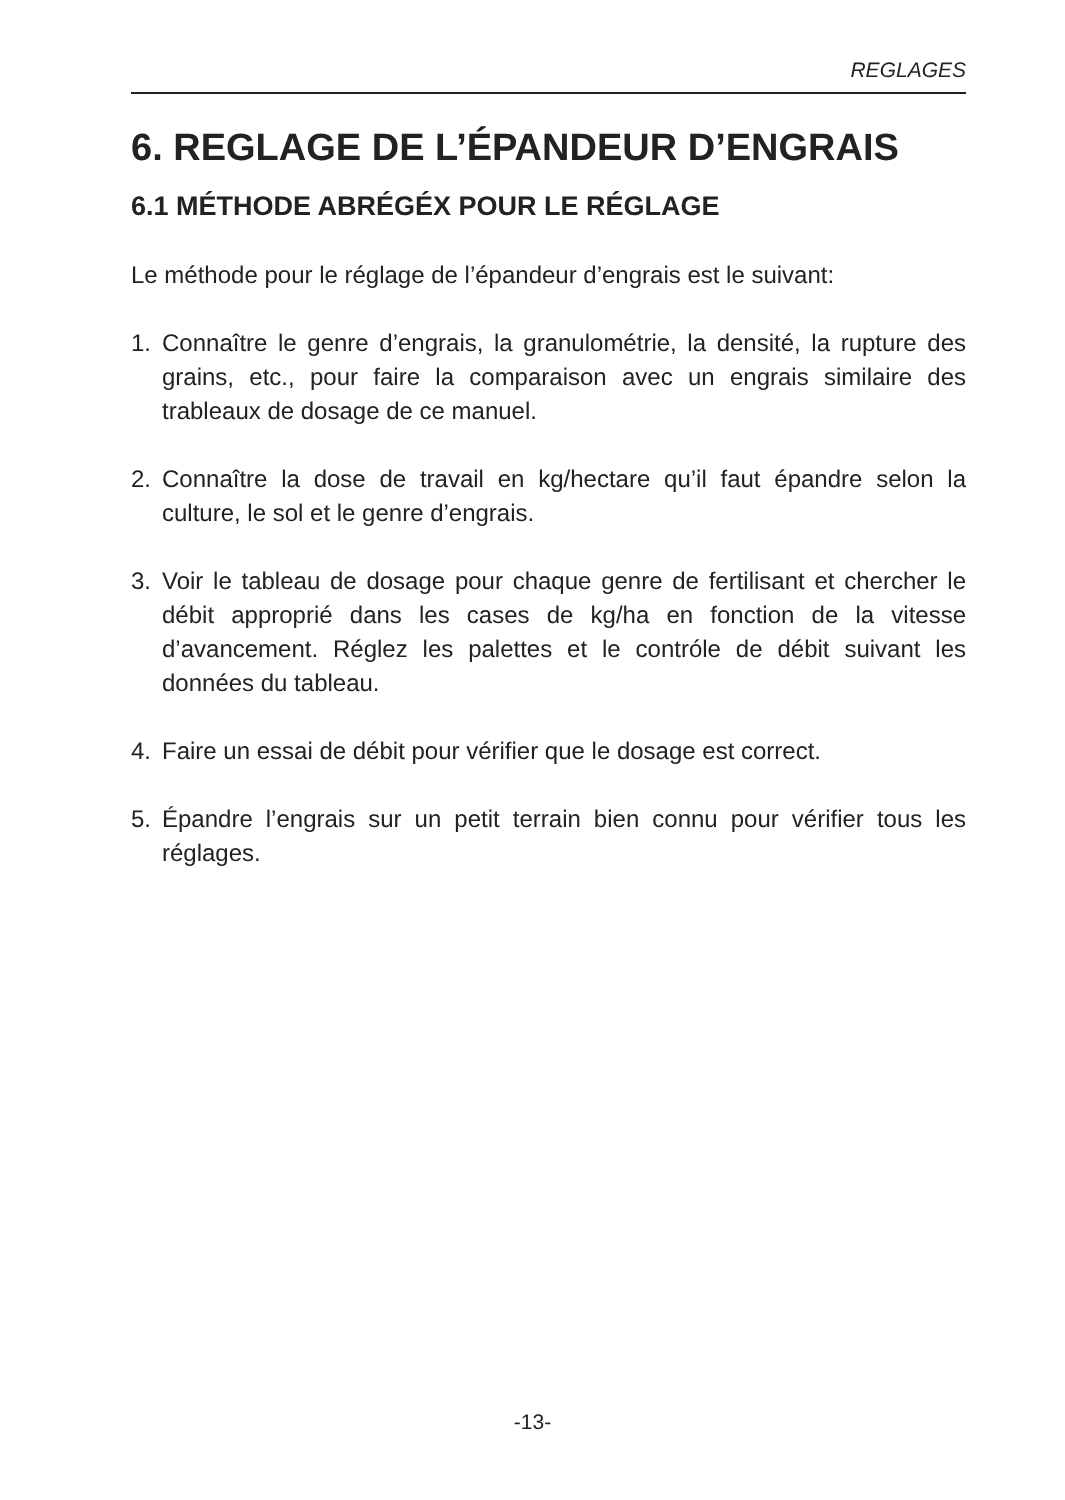REGLAGES
6. REGLAGE DE L’ÉPANDEUR D’ENGRAIS
6.1 MÉTHODE ABRÉGÉX POUR LE RÉGLAGE
Le méthode pour le réglage de l’épandeur d’engrais est le suivant:
1. Connaître le genre d’engrais, la granulométrie, la densité, la rupture des grains, etc., pour faire la comparaison avec un engrais similaire des trableaux de dosage de ce manuel.
2. Connaître la dose de travail en kg/hectare qu’il faut épandre selon la culture, le sol et le genre d’engrais.
3. Voir le tableau de dosage pour chaque genre de fertilisant et chercher le débit approprié dans les cases de kg/ha en fonction de la vitesse d’avancement. Réglez les palettes et le contróle de débit suivant les données du tableau.
4. Faire un essai de débit pour vérifier que le dosage est correct.
5. Épandre l’engrais sur un petit terrain bien connu pour vérifier tous les réglages.
-13-